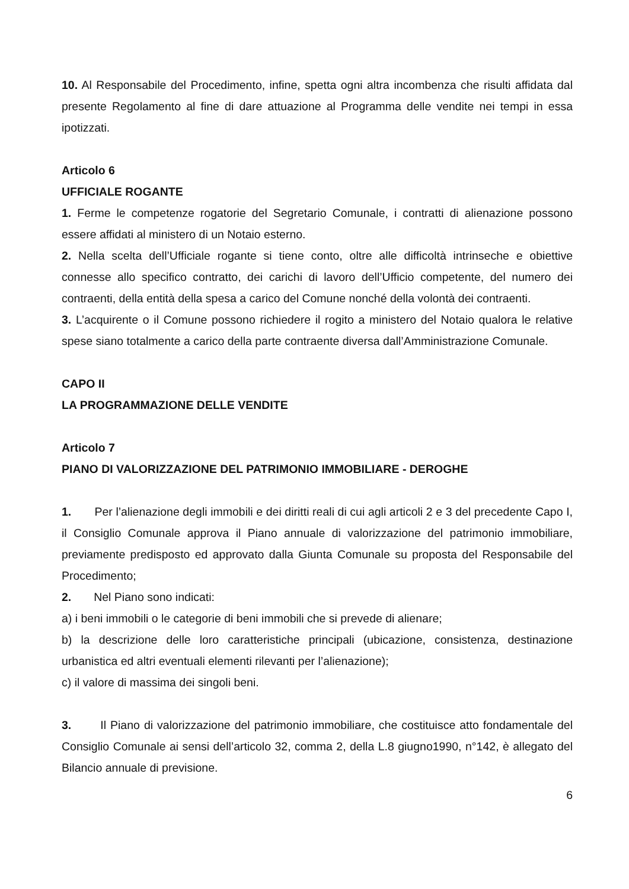10. Al Responsabile del Procedimento, infine, spetta ogni altra incombenza che risulti affidata dal presente Regolamento al fine di dare attuazione al Programma delle vendite nei tempi in essa ipotizzati.
Articolo 6
UFFICIALE ROGANTE
1. Ferme le competenze rogatorie del Segretario Comunale, i contratti di alienazione possono essere affidati al ministero di un Notaio esterno.
2. Nella scelta dell’Ufficiale rogante si tiene conto, oltre alle difficoltà intrinseche e obiettive connesse allo specifico contratto, dei carichi di lavoro dell’Ufficio competente, del numero dei contraenti, della entità della spesa a carico del Comune nonché della volontà dei contraenti.
3. L’acquirente o il Comune possono richiedere il rogito a ministero del Notaio qualora le relative spese siano totalmente a carico della parte contraente diversa dall’Amministrazione Comunale.
CAPO II
LA PROGRAMMAZIONE DELLE VENDITE
Articolo 7
PIANO DI VALORIZZAZIONE DEL PATRIMONIO IMMOBILIARE - DEROGHE
1. Per l’alienazione degli immobili e dei diritti reali di cui agli articoli 2 e 3 del precedente Capo I, il Consiglio Comunale approva il Piano annuale di valorizzazione del patrimonio immobiliare, previamente predisposto ed approvato dalla Giunta Comunale su proposta del Responsabile del Procedimento;
2. Nel Piano sono indicati:
a) i beni immobili o le categorie di beni immobili che si prevede di alienare;
b) la descrizione delle loro caratteristiche principali (ubicazione, consistenza, destinazione urbanistica ed altri eventuali elementi rilevanti per l’alienazione);
c) il valore di massima dei singoli beni.
3. Il Piano di valorizzazione del patrimonio immobiliare, che costituisce atto fondamentale del Consiglio Comunale ai sensi dell’articolo 32, comma 2, della L.8 giugno1990, n°142, è allegato del Bilancio annuale di previsione.
6